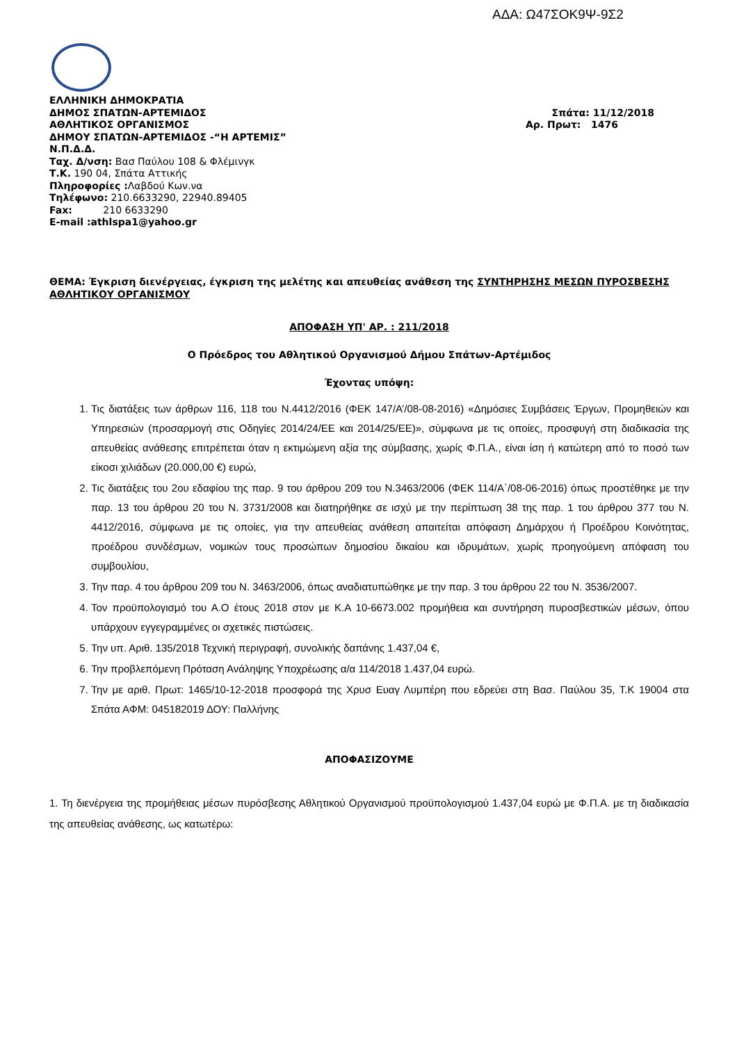ΑΔΑ: Ω47ΣΟΚ9Ψ-9Σ2
ΕΛΛΗΝΙΚΗ ΔΗΜΟΚΡΑΤΙΑ
ΔΗΜΟΣ ΣΠΑΤΩΝ-ΑΡΤΕΜΙΔΟΣ Σπάτα: 11/12/2018
ΑΘΛΗΤΙΚΟΣ ΟΡΓΑΝΙΣΜΟΣ Αρ. Πρωτ: 1476
ΔΗΜΟΥ ΣΠΑΤΩΝ-ΑΡΤΕΜΙΔΟΣ -“Η ΑΡΤΕΜΙΣ”
Ν.Π.Δ.Δ.
Ταχ. Δ/νση: Βασ Παύλου 108 & Φλέμινγκ
Τ.Κ. 190 04, Σπάτα Αττικής
Πληροφορίες : Λαβδού Κων.να
Τηλέφωνο: 210.6633290, 22940.89405
Fax: 210 6633290
E-mail :athlspa1@yahoo.gr
ΘΕΜΑ: Έγκριση διενέργειας, έγκριση της μελέτης και απευθείας ανάθεση της ΣΥΝΤΗΡΗΣΗΣ ΜΕΣΩΝ ΠΥΡΟΣΒΕΣΗΣ ΑΘΛΗΤΙΚΟΥ ΟΡΓΑΝΙΣΜΟΥ
ΑΠΟΦΑΣΗ ΥΠ' ΑΡ. : 211/2018
Ο Πρόεδρος του Αθλητικού Οργανισμού Δήμου Σπάτων-Αρτέμιδος
Έχοντας υπόψη:
1. Τις διατάξεις των άρθρων 116, 118 του Ν.4412/2016 (ΦΕΚ 147/Α’/08-08-2016) «Δημόσιες Συμβάσεις Έργων, Προμηθειών και Υπηρεσιών (προσαρμογή στις Οδηγίες 2014/24/ΕΕ και 2014/25/ΕΕ)», σύμφωνα με τις οποίες, προσφυγή στη διαδικασία της απευθείας ανάθεσης επιτρέπεται όταν η εκτιμώμενη αξία της σύμβασης, χωρίς Φ.Π.Α., είναι ίση ή κατώτερη από το ποσό των είκοσι χιλιάδων (20.000,00 €) ευρώ,
2. Τις διατάξεις του 2ου εδαφίου της παρ. 9 του άρθρου 209 του Ν.3463/2006 (ΦΕΚ 114/Α΄/08-06-2016) όπως προστέθηκε με την παρ. 13 του άρθρου 20 του Ν. 3731/2008 και διατηρήθηκε σε ισχύ με την περίπτωση 38 της παρ. 1 του άρθρου 377 του Ν. 4412/2016, σύμφωνα με τις οποίες, για την απευθείας ανάθεση απαιτείται απόφαση Δημάρχου ή Προέδρου Κοινότητας, προέδρου συνδέσμων, νομικών τους προσώπων δημοσίου δικαίου και ιδρυμάτων, χωρίς προηγούμενη απόφαση του συμβουλίου,
3. Την παρ. 4 του άρθρου 209 του Ν. 3463/2006, όπως αναδιατυπώθηκε με την παρ. 3 του άρθρου 22 του Ν. 3536/2007.
4. Τον προϋπολογισμό του Α.Ο έτους 2018 στον με Κ.Α 10-6673.002 προμήθεια και συντήρηση πυροσβεστικών μέσων, όπου υπάρχουν εγγεγραμμένες οι σχετικές πιστώσεις.
5. Την υπ. Αριθ. 135/2018 Τεχνική περιγραφή, συνολικής δαπάνης 1.437,04 €,
6. Την προβλεπόμενη Πρόταση Ανάληψης Υποχρέωσης α/α 114/2018 1.437,04 ευρώ.
7. Την με αριθ. Πρωτ: 1465/10-12-2018 προσφορά της Χρυσ Ευαγ Λυμπέρη που εδρεύει στη Βασ. Παύλου 35, Τ.Κ 19004 στα Σπάτα ΑΦΜ: 045182019 ΔΟΥ: Παλλήνης
ΑΠΟΦΑΣΙΖΟΥΜΕ
1. Τη διενέργεια της προμήθειας μέσων πυρόσβεσης Αθλητικού Οργανισμού προϋπολογισμού 1.437,04 ευρώ με Φ.Π.Α. με τη διαδικασία της απευθείας ανάθεσης, ως κατωτέρω: